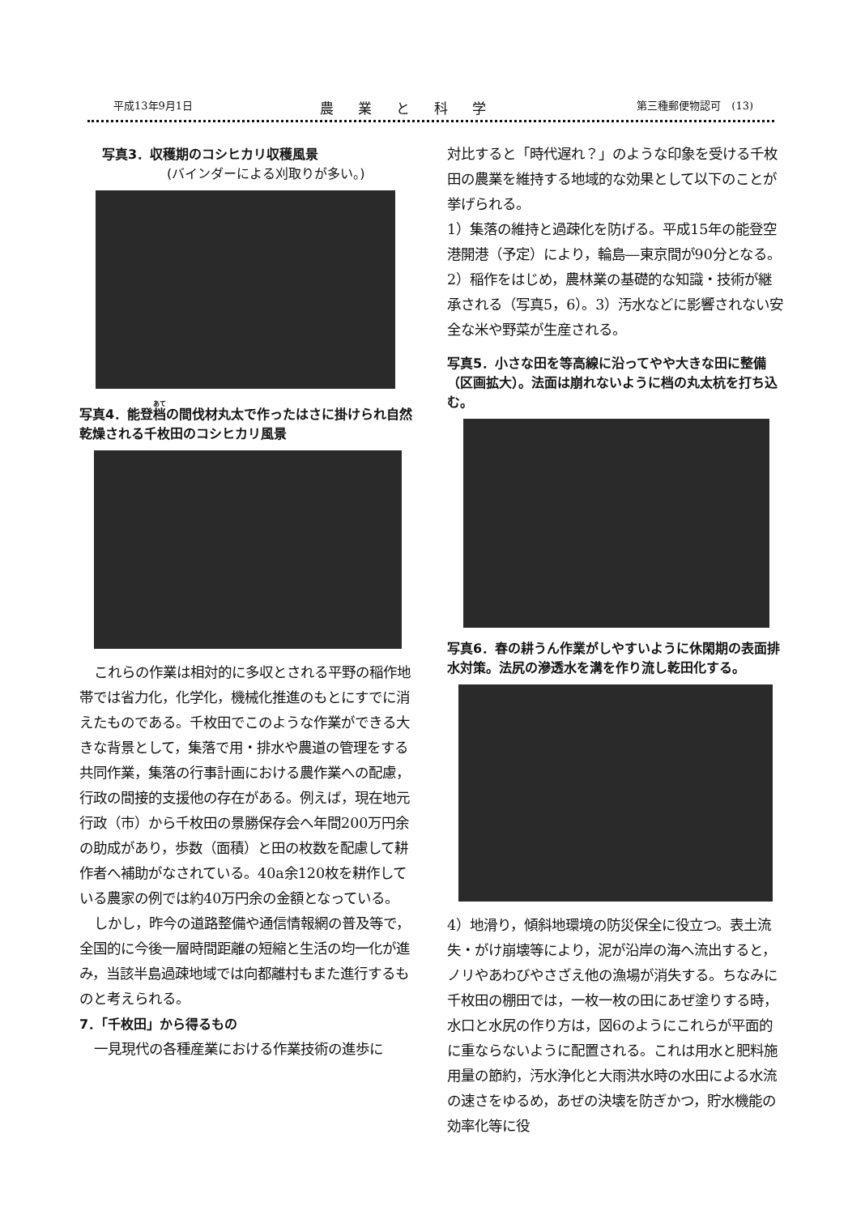平成13年9月1日 農業と科学 第三種郵便物認可　(13)
写真3．収穫期のコシヒカリ収穫風景
(バインダーによる刈取りが多い。)
写真4．能登档の間伐材丸太で作ったはさに掛けられ自然乾燥される千枚田のコシヒカリ風景
これらの作業は相対的に多収とされる平野の稲作地帯では省力化，化学化，機械化推進のもとにすでに消えたものである。千枚田でこのような作業ができる大きな背景として，集落で用・排水や農道の管理をする共同作業，集落の行事計画における農作業への配慮，行政の間接的支援他の存在がある。例えば，現在地元行政（市）から千枚田の景勝保存会へ年間200万円余の助成があり，歩数（面積）と田の枚数を配慮して耕作者へ補助がなされている。40a余120枚を耕作している農家の例では約40万円余の金額となっている。
しかし，昨今の道路整備や通信情報網の普及等で，全国的に今後一層時間距離の短縮と生活の均一化が進み，当該半島過疎地域では向都離村もまた進行するものと考えられる。
7．「千枚田」から得るもの
一見現代の各種産業における作業技術の進歩に
対比すると「時代遅れ？」のような印象を受ける千枚田の農業を維持する地域的な効果として以下のことが挙げられる。
1）集落の維持と過疎化を防げる。平成15年の能登空港開港（予定）により，輪島―東京間が90分となる。2）稲作をはじめ，農林業の基礎的な知識・技術が継承される（写真5，6）。3）汚水などに影響されない安全な米や野菜が生産される。
写真5．小さな田を等高線に沿ってやや大きな田に整備（区画拡大）。法面は崩れないように档の丸太杭を打ち込む。
写真6．春の耕うん作業がしやすいように休閑期の表面排水対策。法尻の滲透水を溝を作り流し乾田化する。
4）地滑り，傾斜地環境の防災保全に役立つ。表土流失・がけ崩壊等により，泥が沿岸の海へ流出すると，ノリやあわびやさざえ他の漁場が消失する。ちなみに千枚田の棚田では，一枚一枚の田にあぜ塗りする時，水口と水尻の作り方は，図6のようにこれらが平面的に重ならないように配置される。これは用水と肥料施用量の節約，汚水浄化と大雨洪水時の水田による水流の速さをゆるめ，あぜの決壊を防ぎかつ，貯水機能の効率化等に役